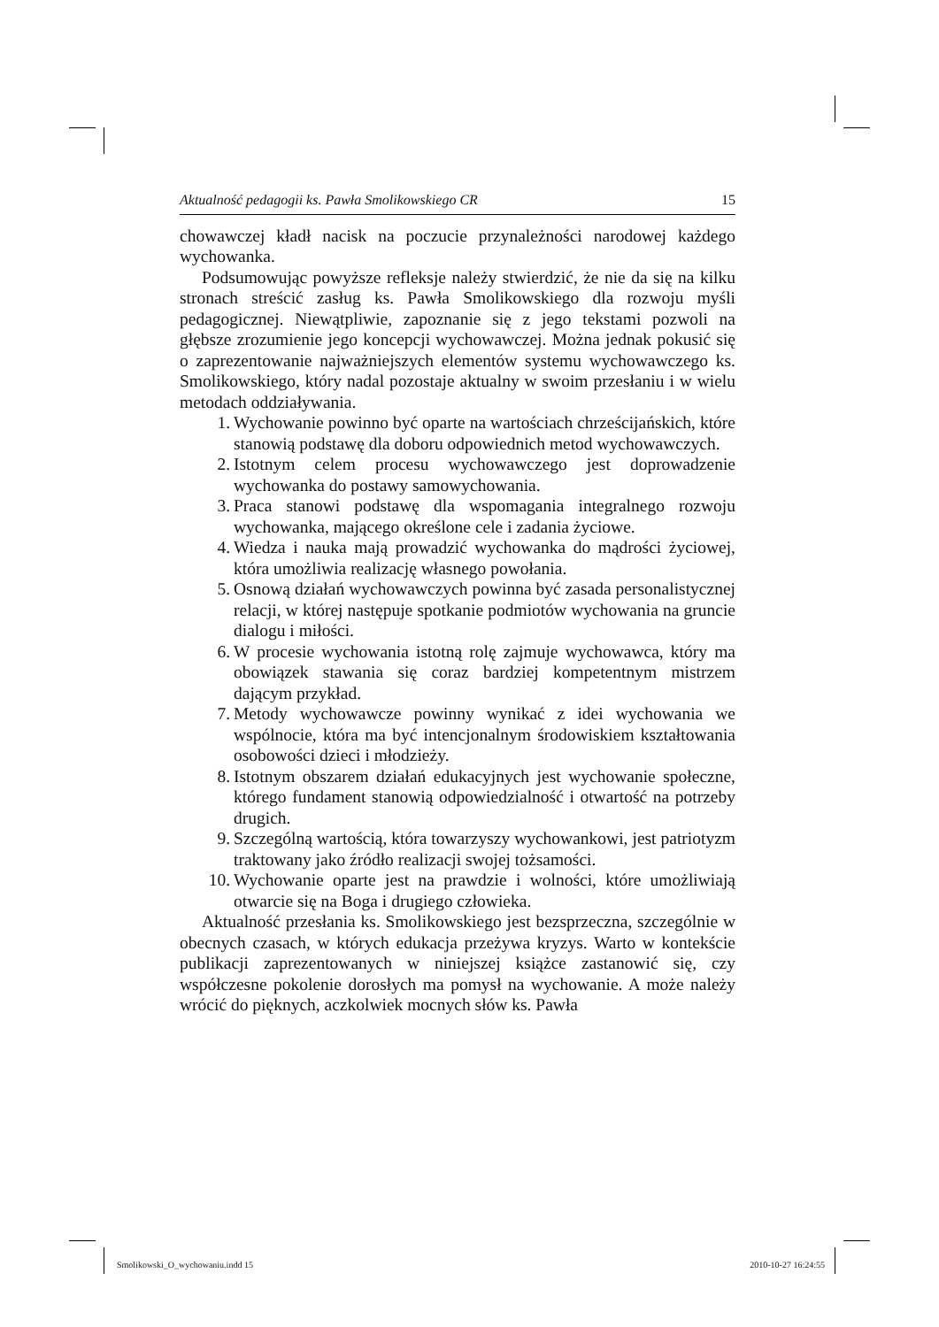Aktualność pedagogii ks. Pawła Smolikowskiego CR 15
chowawczej kładł nacisk na poczucie przynależności narodowej każdego wychowanka.
Podsumowując powyższe refleksje należy stwierdzić, że nie da się na kilku stronach streścić zasług ks. Pawła Smolikowskiego dla rozwoju myśli pedagogicznej. Niewątpliwie, zapoznanie się z jego tekstami pozwoli na głębsze zrozumienie jego koncepcji wychowawczej. Można jednak pokusić się o zaprezentowanie najważniejszych elementów systemu wychowawczego ks. Smolikowskiego, który nadal pozostaje aktualny w swoim przesłaniu i w wielu metodach oddziaływania.
1. Wychowanie powinno być oparte na wartościach chrześcijańskich, które stanowią podstawę dla doboru odpowiednich metod wychowawczych.
2. Istotnym celem procesu wychowawczego jest doprowadzenie wychowanka do postawy samowychowania.
3. Praca stanowi podstawę dla wspomagania integralnego rozwoju wychowanka, mającego określone cele i zadania życiowe.
4. Wiedza i nauka mają prowadzić wychowanka do mądrości życiowej, która umożliwia realizację własnego powołania.
5. Osnową działań wychowawczych powinna być zasada personalistycznej relacji, w której następuje spotkanie podmiotów wychowania na gruncie dialogu i miłości.
6. W procesie wychowania istotną rolę zajmuje wychowawca, który ma obowiązek stawania się coraz bardziej kompetentnym mistrzem dającym przykład.
7. Metody wychowawcze powinny wynikać z idei wychowania we wspólnocie, która ma być intencjonalnym środowiskiem kształtowania osobowości dzieci i młodzieży.
8. Istotnym obszarem działań edukacyjnych jest wychowanie społeczne, którego fundament stanowią odpowiedzialność i otwartość na potrzeby drugich.
9. Szczególną wartością, która towarzyszy wychowankowi, jest patriotyzm traktowany jako źródło realizacji swojej tożsamości.
10. Wychowanie oparte jest na prawdzie i wolności, które umożliwiają otwarcie się na Boga i drugiego człowieka.
Aktualność przesłania ks. Smolikowskiego jest bezsprzeczna, szczególnie w obecnych czasach, w których edukacja przeżywa kryzys. Warto w kontekście publikacji zaprezentowanych w niniejszej książce zastanowić się, czy współczesne pokolenie dorosłych ma pomysł na wychowanie. A może należy wrócić do pięknych, aczkolwiek mocnych słów ks. Pawła
Smolikowski_O_wychowaniu.indd 15 2010-10-27 16:24:55